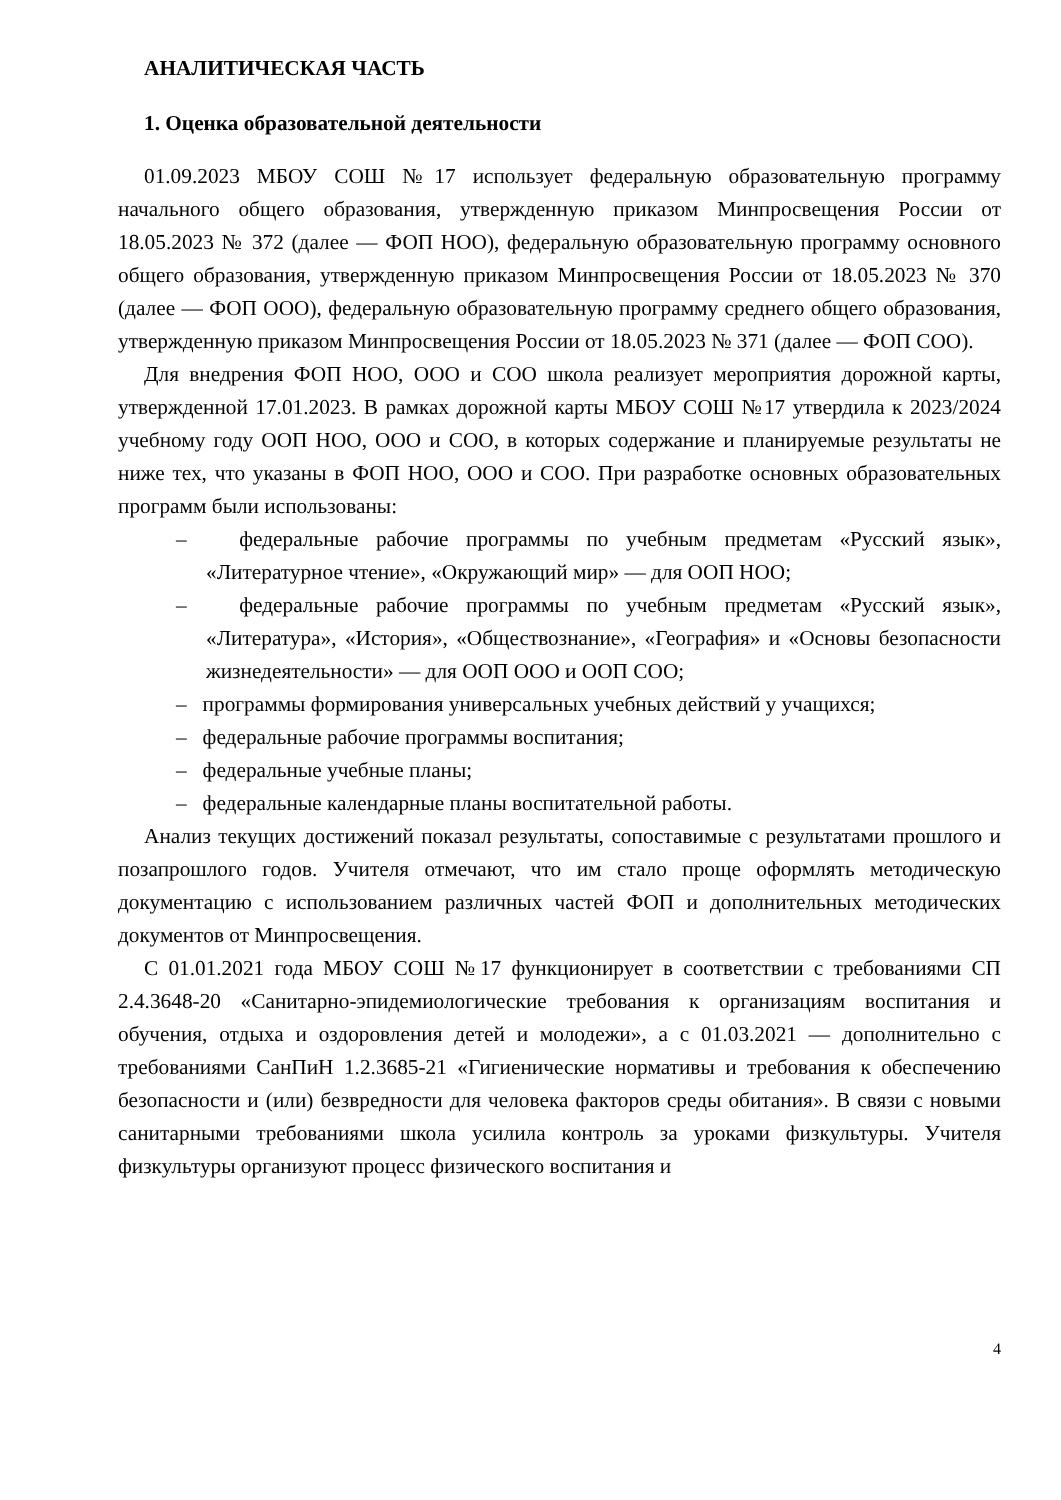АНАЛИТИЧЕСКАЯ ЧАСТЬ
1. Оценка образовательной деятельности
01.09.2023 МБОУ СОШ №17 использует федеральную образовательную программу начального общего образования, утвержденную приказом Минпросвещения России от 18.05.2023 № 372 (далее — ФОП НОО), федеральную образовательную программу основного общего образования, утвержденную приказом Минпросвещения России от 18.05.2023 № 370 (далее — ФОП ООО), федеральную образовательную программу среднего общего образования, утвержденную приказом Минпросвещения России от 18.05.2023 № 371 (далее — ФОП СОО).
Для внедрения ФОП НОО, ООО и СОО школа реализует мероприятия дорожной карты, утвержденной 17.01.2023. В рамках дорожной карты МБОУ СОШ №17 утвердила к 2023/2024 учебному году ООП НОО, ООО и СОО, в которых содержание и планируемые результаты не ниже тех, что указаны в ФОП НОО, ООО и СОО. При разработке основных образовательных программ были использованы:
– федеральные рабочие программы по учебным предметам «Русский язык», «Литературное чтение», «Окружающий мир» — для ООП НОО;
– федеральные рабочие программы по учебным предметам «Русский язык», «Литература», «История», «Обществознание», «География» и «Основы безопасности жизнедеятельности» — для ООП ООО и ООП СОО;
– программы формирования универсальных учебных действий у учащихся;
– федеральные рабочие программы воспитания;
– федеральные учебные планы;
– федеральные календарные планы воспитательной работы.
Анализ текущих достижений показал результаты, сопоставимые с результатами прошлого и позапрошлого годов. Учителя отмечают, что им стало проще оформлять методическую документацию с использованием различных частей ФОП и дополнительных методических документов от Минпросвещения.
С 01.01.2021 года МБОУ СОШ №17 функционирует в соответствии с требованиями СП 2.4.3648-20 «Санитарно-эпидемиологические требования к организациям воспитания и обучения, отдыха и оздоровления детей и молодежи», а с 01.03.2021 — дополнительно с требованиями СанПиН 1.2.3685-21 «Гигиенические нормативы и требования к обеспечению безопасности и (или) безвредности для человека факторов среды обитания». В связи с новыми санитарными требованиями школа усилила контроль за уроками физкультуры. Учителя физкультуры организуют процесс физического воспитания и
4